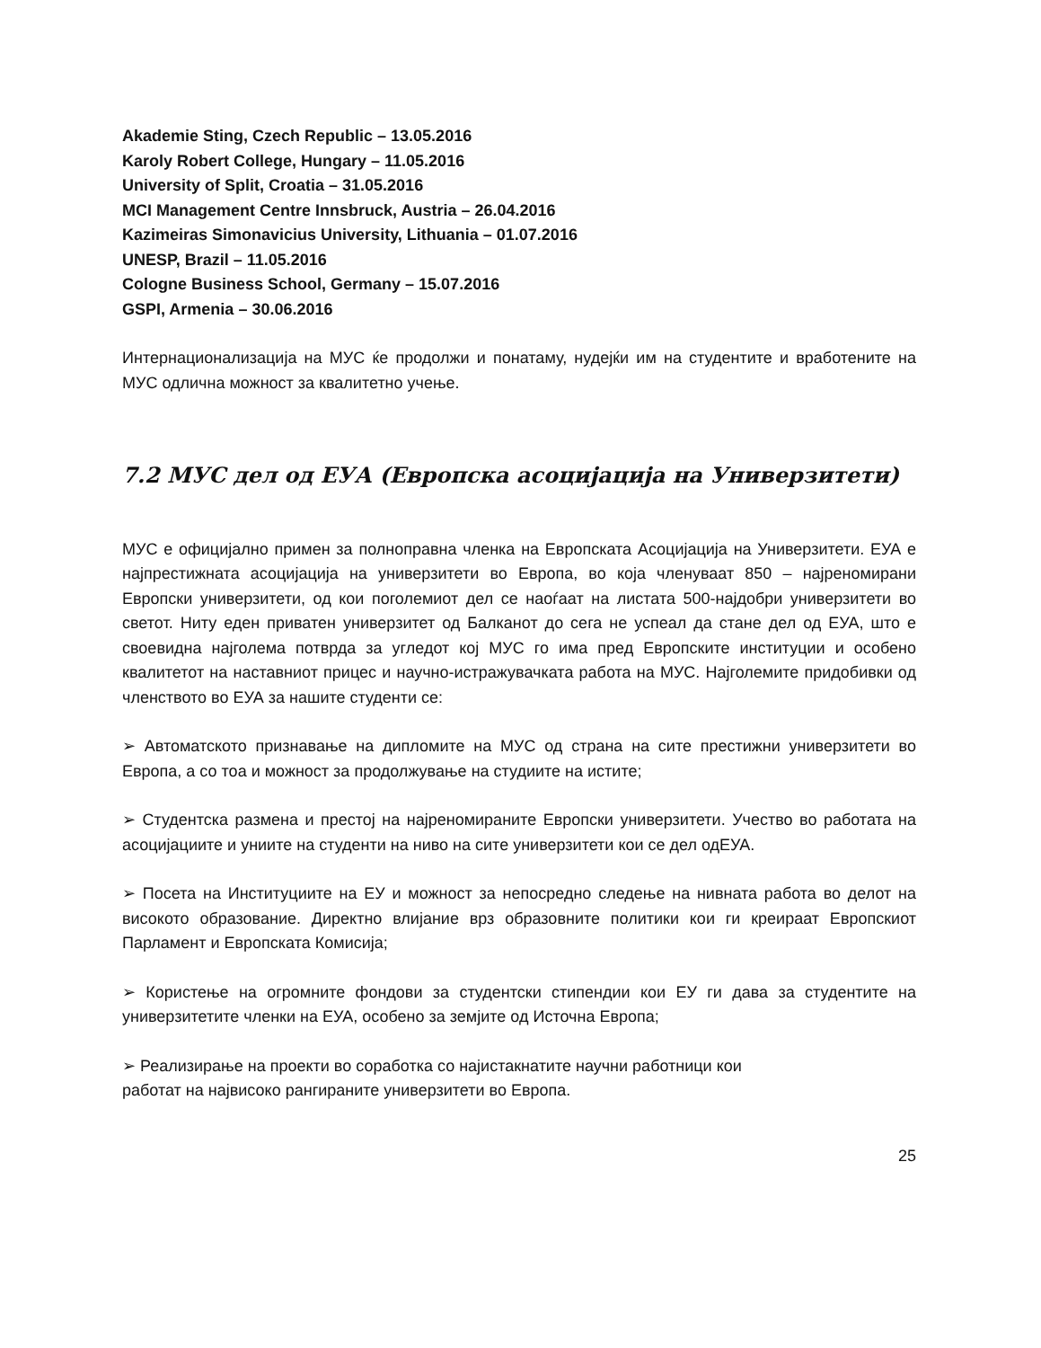Akademie Sting, Czech Republic – 13.05.2016
Karoly Robert College, Hungary – 11.05.2016
University of Split, Croatia – 31.05.2016
MCI Management Centre Innsbruck, Austria – 26.04.2016
Kazimeiras Simonavicius University, Lithuania – 01.07.2016
UNESP, Brazil – 11.05.2016
Cologne Business School, Germany – 15.07.2016
GSPI, Armenia – 30.06.2016
Интернационализацијa на МУС ќе продолжи и понатаму, нудејќи им на студентите и вработените на МУС одлична можност за квалитетно учење.
7.2 МУС дел од ЕУА (Европска асоцијација на Универзитети)
МУС е официјално примен за полноправна членка на Европската Асоцијација на Универзитети. ЕУА е најпрестижната асоцијација на универзитети во Европа, во која членуваат 850 – најреномирани Европски универзитети, од кои поголемиот дел се наоѓаат на листата 500-најдобри универзитети во светот. Ниту еден приватен универзитет од Балканот до сега не успеал да стане дел од ЕУА, што е своевидна најголема потврда за угледот кој МУС го има пред Европските институции и особено квалитетот на наставниот прицес и научно-истражувачката работа на МУС. Најголемите придобивки од членството во ЕУА за нашите студенти се:
➢ Автоматското признавање на дипломите на МУС од страна на сите престижни универзитети во Европа, а со тоа и можност за продолжување на студиите на истите;
➢ Студентска размена и престој на најреномираните Европски универзитети. Учество во работата на асоцијациите и униите на студенти на ниво на сите универзитети кои се дел одЕУА.
➢ Посета на Институциите на ЕУ и можност за непосредно следење на нивната работа во делот на високото образование. Директно влијание врз образовните политики кои ги креираат Европскиот Парламент и Европската Комисија;
➢ Користење на огромните фондови за студентски стипендии кои ЕУ ги дава за студентите на универзитетите членки на ЕУА, особено за земјите од Источна Европа;
➢ Реализирање на проекти во соработка со најистакнатите научни работници кои
работат на највисоко рангираните универзитети во Европа.
25